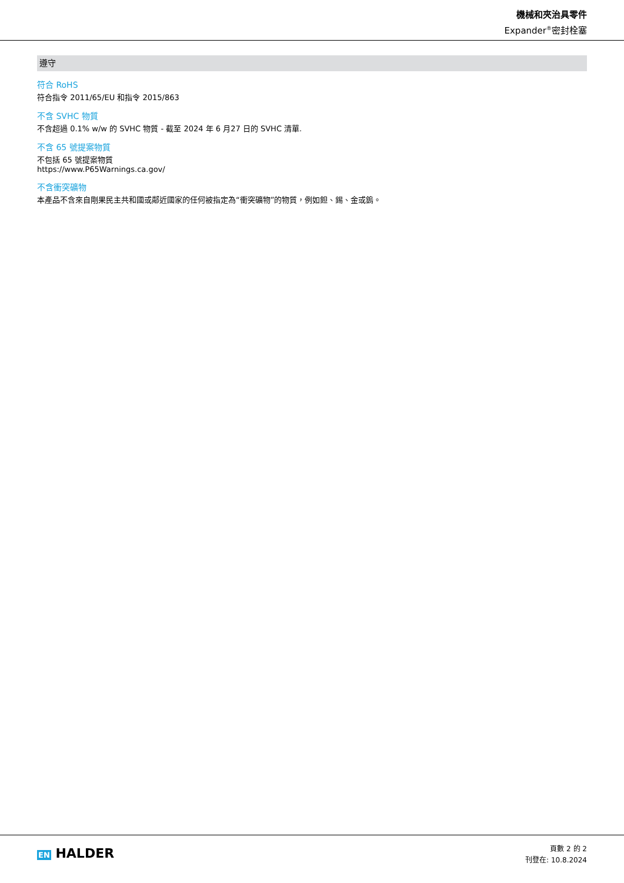機械和夾治具零件
Expander<sup>®</sup>密封栓塞
遵守
符合 RoHS
符合指令 2011/65/EU 和指令 2015/863
不含 SVHC 物質
不含超過 0.1% w/w 的 SVHC 物質 - 截至 2024 年 6 月27 日的 SVHC 清單.
不含 65 號提案物質
不包括 65 號提案物質
https://www.P65Warnings.ca.gov/
不含衝突礦物
本產品不含來自剛果民主共和國或鄰近國家的任何被指定為“衝突礦物”的物質，例如鉭、錫、金或鎢。
EN HALDER
頁數 2 的 2
刊登在: 10.8.2024